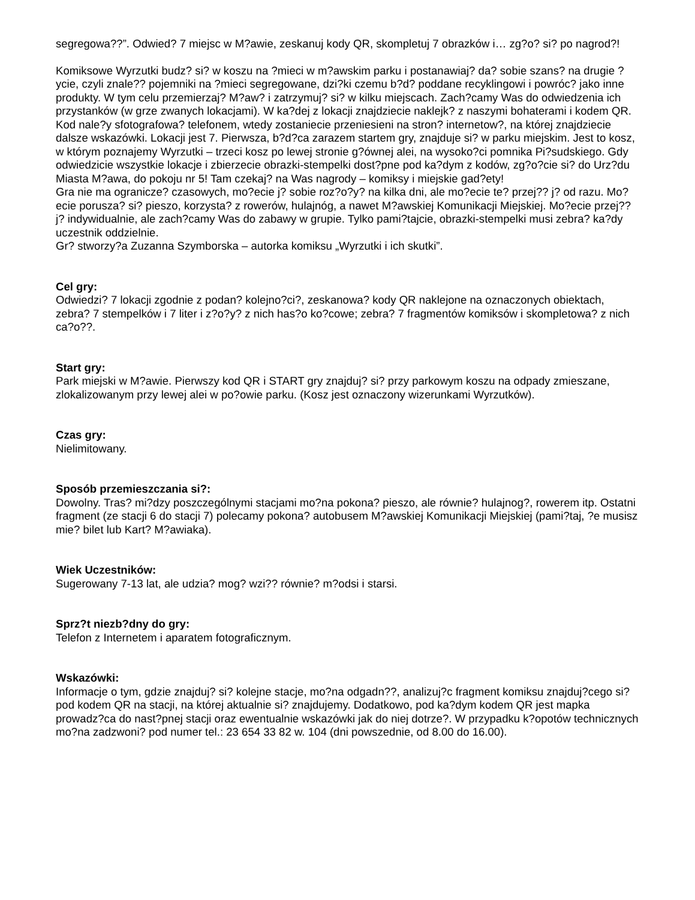segregowa??”. Odwied? 7 miejsc w M?awie, zeskanuj kody QR, skompletuj 7 obrazków i… zg?o? si? po nagrod?!
Komiksowe Wyrzutki budz? si? w koszu na ?mieci w m?awskim parku i postanawiaj? da? sobie szans? na drugie ?ycie, czyli znale?? pojemniki na ?mieci segregowane, dzi?ki czemu b?d? poddane recyklingowi i powróc? jako inne produkty. W tym celu przemierzaj? M?aw? i zatrzymuj? si? w kilku miejscach. Zach?camy Was do odwiedzenia ich przystanków (w grze zwanych lokacjami). W ka?dej z lokacji znajdziecie naklejk? z naszymi bohaterami i kodem QR. Kod nale?y sfotografowa? telefonem, wtedy zostaniecie przeniesieni na stron? internetow?, na której znajdziecie dalsze wskazówki. Lokacji jest 7. Pierwsza, b?d?ca zarazem startem gry, znajduje si? w parku miejskim. Jest to kosz, w którym poznajemy Wyrzutki – trzeci kosz po lewej stronie g?ównej alei, na wysoko?ci pomnika Pi?sudskiego. Gdy odwiedzicie wszystkie lokacje i zbierzecie obrazki-stempelki dost?pne pod ka?dym z kodów, zg?o?cie si? do Urz?du Miasta M?awa, do pokoju nr 5! Tam czekaj? na Was nagrody – komiksy i miejskie gad?ety!
Gra nie ma ogranicze? czasowych, mo?ecie j? sobie roz?o?y? na kilka dni, ale mo?ecie te? przej?? j? od razu. Mo?ecie porusza? si? pieszo, korzysta? z rowerów, hulajnóg, a nawet M?awskiej Komunikacji Miejskiej. Mo?ecie przej?? j? indywidualnie, ale zach?camy Was do zabawy w grupie. Tylko pami?tajcie, obrazki-stempelki musi zebra? ka?dy uczestnik oddzielnie.
Gr? stworzy?a Zuzanna Szymborska – autorka komiksu „Wyrzutki i ich skutki”.
Cel gry:
Odwiedzi? 7 lokacji zgodnie z podan? kolejno?ci?, zeskanowa? kody QR naklejone na oznaczonych obiektach, zebra? 7 stempelków i 7 liter i z?o?y? z nich has?o ko?cowe; zebra? 7 fragmentów komiksów i skompletowa? z nich ca?o??.
Start gry:
Park miejski w M?awie. Pierwszy kod QR i START gry znajduj? si? przy parkowym koszu na odpady zmieszane, zlokalizowanym przy lewej alei w po?owie parku. (Kosz jest oznaczony wizerunkami Wyrzutków).
Czas gry:
Nielimitowany.
Sposób przemieszczania si?:
Dowolny. Tras? mi?dzy poszczególnymi stacjami mo?na pokona? pieszo, ale równie? hulajnog?, rowerem itp. Ostatni fragment (ze stacji 6 do stacji 7) polecamy pokona? autobusem M?awskiej Komunikacji Miejskiej (pami?taj, ?e musisz mie? bilet lub Kart? M?awiaka).
Wiek Uczestników:
Sugerowany 7-13 lat, ale udzia? mog? wzi?? równie? m?odsi i starsi.
Sprz?t niezb?dny do gry:
Telefon z Internetem i aparatem fotograficznym.
Wskazówki:
Informacje o tym, gdzie znajduj? si? kolejne stacje, mo?na odgadn??, analizuj?c fragment komiksu znajduj?cego si? pod kodem QR na stacji, na której aktualnie si? znajdujemy. Dodatkowo, pod ka?dym kodem QR jest mapka prowadz?ca do nast?pnej stacji oraz ewentualnie wskazówki jak do niej dotrze?. W przypadku k?opotów technicznych mo?na zadzwoni? pod numer tel.: 23 654 33 82 w. 104 (dni powszednie, od 8.00 do 16.00).